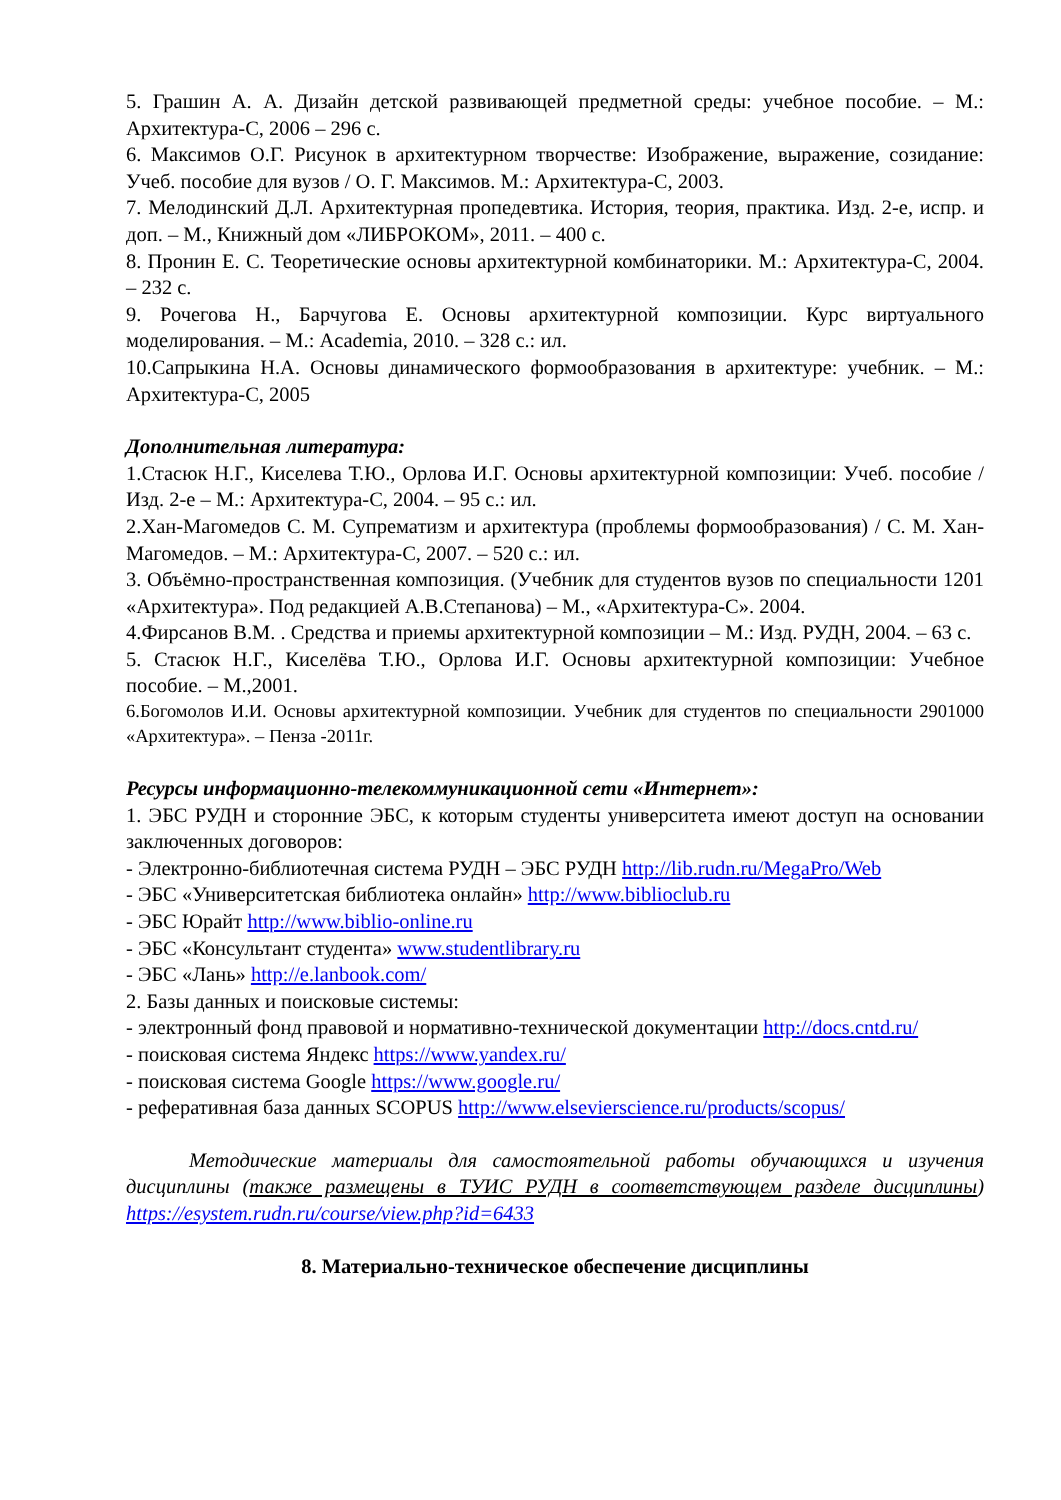5. Грашин А. А. Дизайн детской развивающей предметной среды: учебное пособие. – М.: Архитектура-С, 2006 – 296 с.
6. Максимов О.Г. Рисунок в архитектурном творчестве: Изображение, выражение, созидание: Учеб. пособие для вузов / О. Г. Максимов. М.: Архитектура-С, 2003.
7. Мелодинский Д.Л. Архитектурная пропедевтика. История, теория, практика. Изд. 2-е, испр. и доп. – М., Книжный дом «ЛИБРОКОМ», 2011. – 400 с.
8. Пронин Е. С. Теоретические основы архитектурной комбинаторики. М.: Архитектура-С, 2004. – 232 с.
9. Рочегова Н., Барчугова Е. Основы архитектурной композиции. Курс виртуального моделирования. – М.: Academia, 2010. – 328 с.: ил.
10.Сапрыкина Н.А. Основы динамического формообразования в архитектуре: учебник. – М.: Архитектура-С, 2005
Дополнительная литература:
1.Стасюк Н.Г., Киселева Т.Ю., Орлова И.Г. Основы архитектурной композиции: Учеб. пособие / Изд. 2-е – М.: Архитектура-С, 2004. – 95 с.: ил.
2.Хан-Магомедов С. М. Супрематизм и архитектура (проблемы формообразования) / С. М. Хан-Магомедов. – М.: Архитектура-С, 2007. – 520 с.: ил.
3. Объёмно-пространственная композиция. (Учебник для студентов вузов по специальности 1201 «Архитектура». Под редакцией А.В.Степанова) – М., «Архитектура-С». 2004.
4.Фирсанов В.М. . Средства и приемы архитектурной композиции – М.: Изд. РУДН, 2004. – 63 с.
5. Стасюк Н.Г., Киселёва Т.Ю., Орлова И.Г. Основы архитектурной композиции: Учебное пособие. – М.,2001.
6.Богомолов И.И. Основы архитектурной композиции. Учебник для студентов по специальности 2901000 «Архитектура». – Пенза -2011г.
Ресурсы информационно-телекоммуникационной сети «Интернет»:
1. ЭБС РУДН и сторонние ЭБС, к которым студенты университета имеют доступ на основании заключенных договоров:
- Электронно-библиотечная система РУДН – ЭБС РУДН http://lib.rudn.ru/MegaPro/Web
- ЭБС «Университетская библиотека онлайн» http://www.biblioclub.ru
- ЭБС Юрайт http://www.biblio-online.ru
- ЭБС «Консультант студента» www.studentlibrary.ru
- ЭБС «Лань» http://e.lanbook.com/
2. Базы данных и поисковые системы:
- электронный фонд правовой и нормативно-технической документации http://docs.cntd.ru/
- поисковая система Яндекс https://www.yandex.ru/
- поисковая система Google https://www.google.ru/
- реферативная база данных SCOPUS http://www.elsevierscience.ru/products/scopus/
Методические материалы для самостоятельной работы обучающихся и изучения дисциплины (также размещены в ТУИС РУДН в соответствующем разделе дисциплины) https://esystem.rudn.ru/course/view.php?id=6433
8. Материально-техническое обеспечение дисциплины